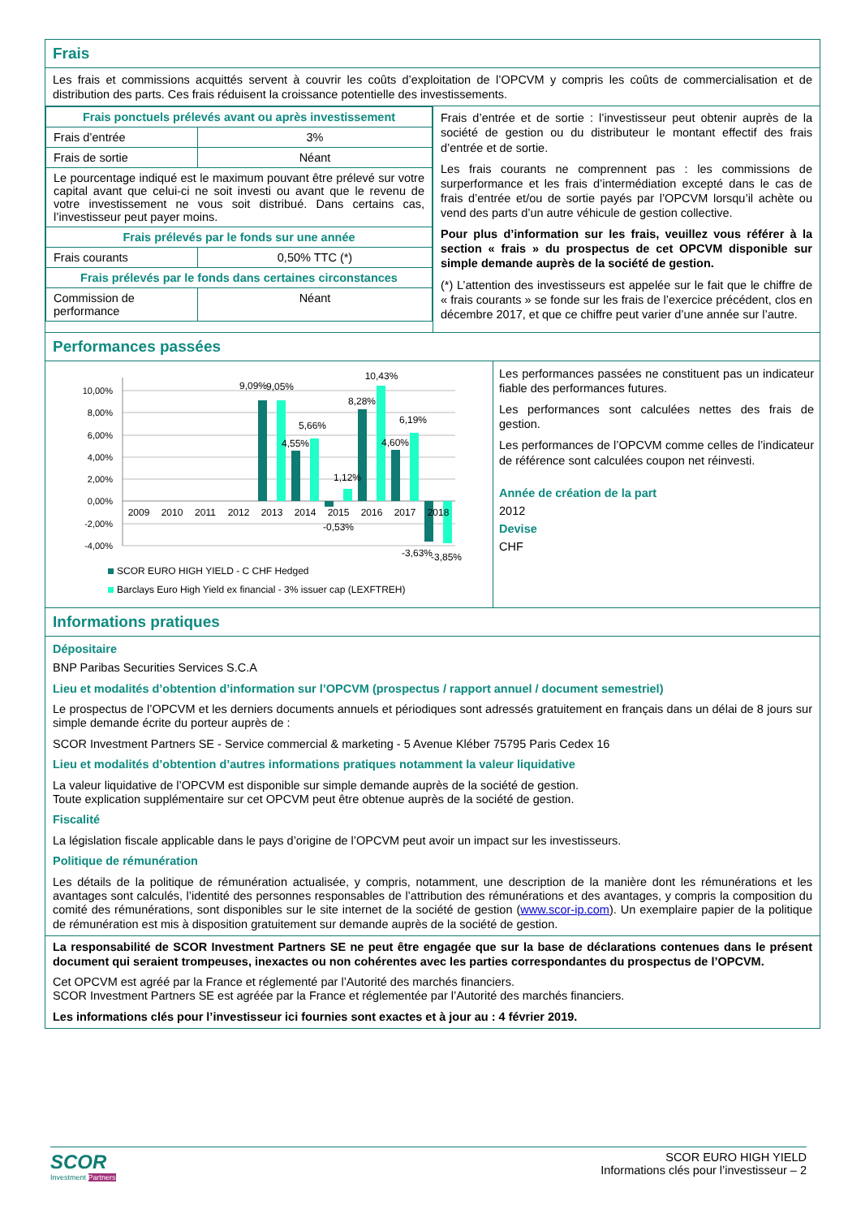Frais
Les frais et commissions acquittés servent à couvrir les coûts d’exploitation de l’OPCVM y compris les coûts de commercialisation et de distribution des parts. Ces frais réduisent la croissance potentielle des investissements.
| Frais ponctuels prélevés avant ou après investissement | |
| Frais d’entrée | 3% |
| Frais de sortie | Néant |
| Le pourcentage indiqué est le maximum pouvant être prélevé sur votre capital avant que celui-ci ne soit investi ou avant que le revenu de votre investissement ne vous soit distribué. Dans certains cas, l’investisseur peut payer moins. | |
| Frais prélevés par le fonds sur une année | |
| Frais courants | 0,50% TTC (*) |
| Frais prélevés par le fonds dans certaines circonstances | |
| Commission de performance | Néant |
Frais d’entrée et de sortie : l’investisseur peut obtenir auprès de la société de gestion ou du distributeur le montant effectif des frais d’entrée et de sortie.
Les frais courants ne comprennent pas : les commissions de surperformance et les frais d’intermédiation excepté dans le cas de frais d’entrée et/ou de sortie payés par l’OPCVM lorsqu’il achète ou vend des parts d’un autre véhicule de gestion collective.
Pour plus d’information sur les frais, veuillez vous référer à la section « frais » du prospectus de cet OPCVM disponible sur simple demande auprès de la société de gestion.
(*) L’attention des investisseurs est appelée sur le fait que le chiffre de « frais courants » se fonde sur les frais de l’exercice précédent, clos en décembre 2017, et que ce chiffre peut varier d’une année sur l’autre.
Performances passées
10,00%
8,00%
6,00%
4,00%
2,00%
0,00%
-2,00%
-4,00%
2009
2010
2011
2012
2013
2014
2015
2016
2017
2018
9,09%
9,05%
4,55%
5,66%
-0,53%
1,12%
8,28%
10,43%
4,60%
6,19%
-3,63%
-3,85%
SCOR EURO HIGH YIELD - C CHF Hedged
Barclays Euro High Yield ex financial - 3% issuer cap (LEXFTREH)
Les performances passées ne constituent pas un indicateur fiable des performances futures.
Les performances sont calculées nettes des frais de gestion.
Les performances de l’OPCVM comme celles de l’indicateur de référence sont calculées coupon net réinvesti.
Année de création de la part
2012
Devise
CHF
Informations pratiques
Dépositaire
BNP Paribas Securities Services S.C.A
Lieu et modalités d’obtention d’information sur l’OPCVM (prospectus / rapport annuel / document semestriel)
Le prospectus de l’OPCVM et les derniers documents annuels et périodiques sont adressés gratuitement en français dans un délai de 8 jours sur simple demande écrite du porteur auprès de :
SCOR Investment Partners SE - Service commercial & marketing - 5 Avenue Kléber 75795 Paris Cedex 16
Lieu et modalités d’obtention d’autres informations pratiques notamment la valeur liquidative
La valeur liquidative de l’OPCVM est disponible sur simple demande auprès de la société de gestion.
Toute explication supplémentaire sur cet OPCVM peut être obtenue auprès de la société de gestion.
Fiscalité
La législation fiscale applicable dans le pays d’origine de l’OPCVM peut avoir un impact sur les investisseurs.
Politique de rémunération
Les détails de la politique de rémunération actualisée, y compris, notamment, une description de la manière dont les rémunérations et les avantages sont calculés, l’identité des personnes responsables de l’attribution des rémunérations et des avantages, y compris la composition du comité des rémunérations, sont disponibles sur le site internet de la société de gestion (www.scor-ip.com). Un exemplaire papier de la politique de rémunération est mis à disposition gratuitement sur demande auprès de la société de gestion.
La responsabilité de SCOR Investment Partners SE ne peut être engagée que sur la base de déclarations contenues dans le présent document qui seraient trompeuses, inexactes ou non cohérentes avec les parties correspondantes du prospectus de l’OPCVM.
Cet OPCVM est agréé par la France et réglementé par l’Autorité des marchés financiers.
SCOR Investment Partners SE est agréée par la France et réglementée par l’Autorité des marchés financiers.
Les informations clés pour l’investisseur ici fournies sont exactes et à jour au : 4 février 2019.
SCOR
Investment Partners
SCOR EURO HIGH YIELD
Informations clés pour l’investisseur – 2